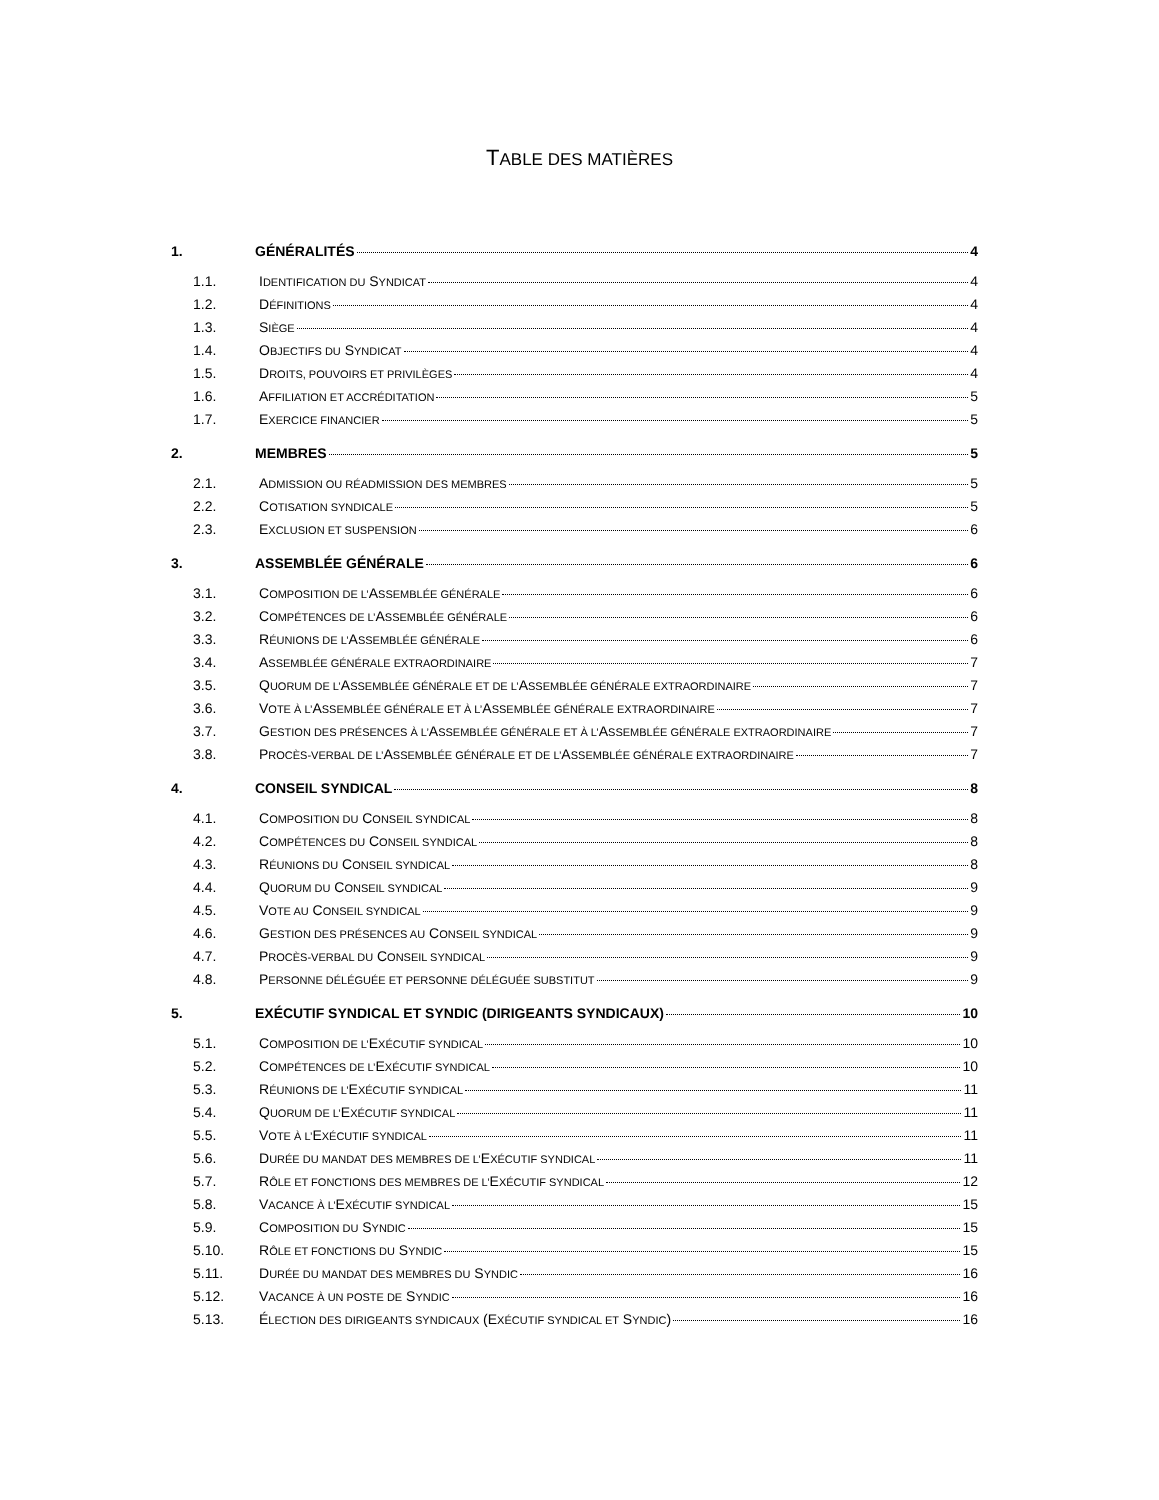TABLE DES MATIÈRES
1. GÉNÉRALITÉS 4
1.1. IDENTIFICATION DU SYNDICAT 4
1.2. DÉFINITIONS 4
1.3. SIÈGE 4
1.4. OBJECTIFS DU SYNDICAT 4
1.5. DROITS, POUVOIRS ET PRIVILÈGES 4
1.6. AFFILIATION ET ACCRÉDITATION 5
1.7. EXERCICE FINANCIER 5
2. MEMBRES 5
2.1. ADMISSION OU RÉADMISSION DES MEMBRES 5
2.2. COTISATION SYNDICALE 5
2.3. EXCLUSION ET SUSPENSION 6
3. ASSEMBLÉE GÉNÉRALE 6
3.1. COMPOSITION DE L’ASSEMBLÉE GÉNÉRALE 6
3.2. COMPÉTENCES DE L’ASSEMBLÉE GÉNÉRALE 6
3.3. RÉUNIONS DE L’ASSEMBLÉE GÉNÉRALE 6
3.4. ASSEMBLÉE GÉNÉRALE EXTRAORDINAIRE 7
3.5. QUORUM DE L’ASSEMBLÉE GÉNÉRALE ET DE L’ASSEMBLÉE GÉNÉRALE EXTRAORDINAIRE 7
3.6. VOTE À L’ASSEMBLÉE GÉNÉRALE ET À L’ASSEMBLÉE GÉNÉRALE EXTRAORDINAIRE 7
3.7. GESTION DES PRÉSENCES À L’ASSEMBLÉE GÉNÉRALE ET À L’ASSEMBLÉE GÉNÉRALE EXTRAORDINAIRE 7
3.8. PROCÈS-VERBAL DE L’ASSEMBLÉE GÉNÉRALE ET DE L’ASSEMBLÉE GÉNÉRALE EXTRAORDINAIRE 7
4. CONSEIL SYNDICAL 8
4.1. COMPOSITION DU CONSEIL SYNDICAL 8
4.2. COMPÉTENCES DU CONSEIL SYNDICAL 8
4.3. RÉUNIONS DU CONSEIL SYNDICAL 8
4.4. QUORUM DU CONSEIL SYNDICAL 9
4.5. VOTE AU CONSEIL SYNDICAL 9
4.6. GESTION DES PRÉSENCES AU CONSEIL SYNDICAL 9
4.7. PROCÈS-VERBAL DU CONSEIL SYNDICAL 9
4.8. PERSONNE DÉLÉGUÉE ET PERSONNE DÉLÉGUÉE SUBSTITUT 9
5. EXÉCUTIF SYNDICAL ET SYNDIC (DIRIGEANTS SYNDICAUX) 10
5.1. COMPOSITION DE L’EXÉCUTIF SYNDICAL 10
5.2. COMPÉTENCES DE L’EXÉCUTIF SYNDICAL 10
5.3. RÉUNIONS DE L’EXÉCUTIF SYNDICAL 11
5.4. QUORUM DE L’EXÉCUTIF SYNDICAL 11
5.5. VOTE À L’EXÉCUTIF SYNDICAL 11
5.6. DURÉE DU MANDAT DES MEMBRES DE L’EXÉCUTIF SYNDICAL 11
5.7. RÔLE ET FONCTIONS DES MEMBRES DE L’EXÉCUTIF SYNDICAL 12
5.8. VACANCE À L’EXÉCUTIF SYNDICAL 15
5.9. COMPOSITION DU SYNDIC 15
5.10. RÔLE ET FONCTIONS DU SYNDIC 15
5.11. DURÉE DU MANDAT DES MEMBRES DU SYNDIC 16
5.12. VACANCE À UN POSTE DE SYNDIC 16
5.13. ÉLECTION DES DIRIGEANTS SYNDICAUX (EXÉCUTIF SYNDICAL ET SYNDIC) 16